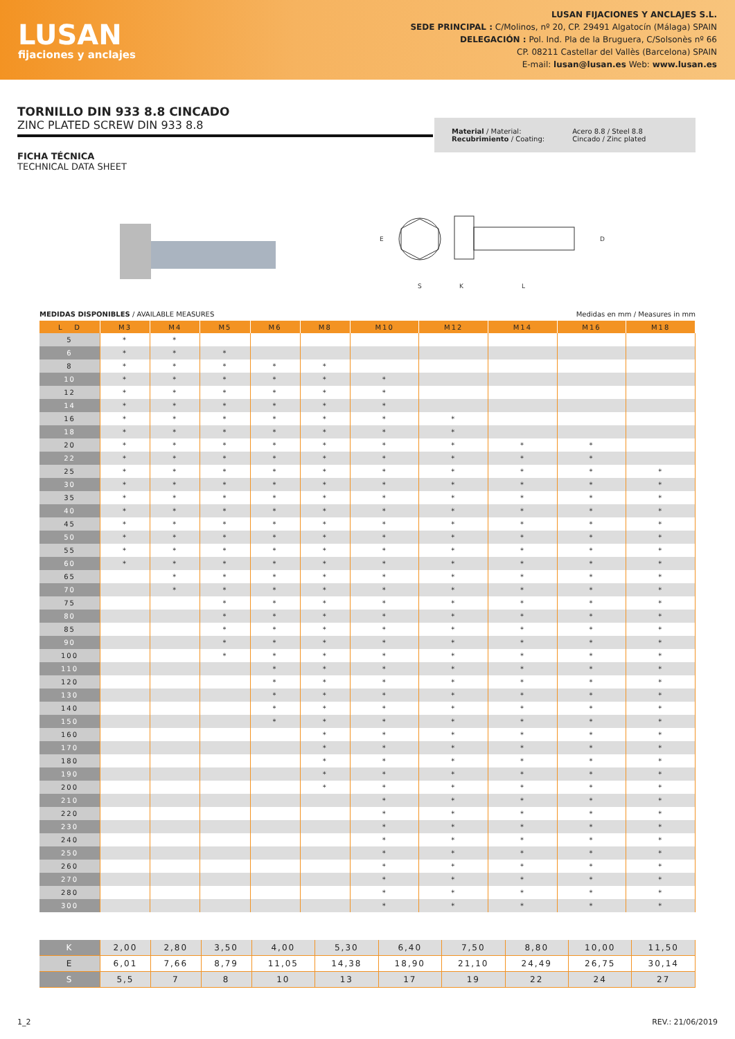LUSAN
fijaciones y anclajes
LUSAN FIJACIONES Y ANCLAJES S.L.
SEDE PRINCIPAL : C/Molinos, nº 20, CP. 29491 Algatocín (Málaga) SPAIN
DELEGACIÓN : Pol. Ind. Pla de la Bruguera, C/Solsonès nº 66
CP. 08211 Castellar del Vallès (Barcelona) SPAIN
E-mail: lusan@lusan.es Web: www.lusan.es
TORNILLO DIN 933 8.8 CINCADO
ZINC PLATED SCREW DIN 933 8.8
Material / Material:
Recubrimiento / Coating:
Acero 8.8 / Steel 8.8
Cincado / Zinc plated
FICHA TÉCNICA
TECHNICAL DATA SHEET
E
S
K
L
D
MEDIDAS DISPONIBLES / AVAILABLE MEASURES
Medidas en mm / Measures in mm
| L D | M3 | M4 | M5 | M6 | M8 | M10 | M12 | M14 | M16 | M18 |
| --- | --- | --- | --- | --- | --- | --- | --- | --- | --- | --- |
| 5 | * | * | | | | | | | | |
| 6 | * | * | * | | | | | | | |
| 8 | * | * | * | * | * | | | | | |
| 10 | * | * | * | * | * | * | | | | |
| 12 | * | * | * | * | * | * | | | | |
| 14 | * | * | * | * | * | * | | | | |
| 16 | * | * | * | * | * | * | * | | | |
| 18 | * | * | * | * | * | * | * | | | |
| 20 | * | * | * | * | * | * | * | * | * | |
| 22 | * | * | * | * | * | * | * | * | * | |
| 25 | * | * | * | * | * | * | * | * | * | * |
| 30 | * | * | * | * | * | * | * | * | * | * |
| 35 | * | * | * | * | * | * | * | * | * | * |
| 40 | * | * | * | * | * | * | * | * | * | * |
| 45 | * | * | * | * | * | * | * | * | * | * |
| 50 | * | * | * | * | * | * | * | * | * | * |
| 55 | * | * | * | * | * | * | * | * | * | * |
| 60 | * | * | * | * | * | * | * | * | * | * |
| 65 | | * | * | * | * | * | * | * | * | * |
| 70 | | * | * | * | * | * | * | * | * | * |
| 75 | | | * | * | * | * | * | * | * | * |
| 80 | | | * | * | * | * | * | * | * | * |
| 85 | | | * | * | * | * | * | * | * | * |
| 90 | | | * | * | * | * | * | * | * | * |
| 100 | | | * | * | * | * | * | * | * | * |
| 110 | | | | * | * | * | * | * | * | * |
| 120 | | | | * | * | * | * | * | * | * |
| 130 | | | | * | * | * | * | * | * | * |
| 140 | | | | * | * | * | * | * | * | * |
| 150 | | | | * | * | * | * | * | * | * |
| 160 | | | | | * | * | * | * | * | * |
| 170 | | | | | * | * | * | * | * | * |
| 180 | | | | | * | * | * | * | * | * |
| 190 | | | | | * | * | * | * | * | * |
| 200 | | | | | * | * | * | * | * | * |
| 210 | | | | | | * | * | * | * | * |
| 220 | | | | | | * | * | * | * | * |
| 230 | | | | | | * | * | * | * | * |
| 240 | | | | | | * | * | * | * | * |
| 250 | | | | | | * | * | * | * | * |
| 260 | | | | | | * | * | * | * | * |
| 270 | | | | | | * | * | * | * | * |
| 280 | | | | | | * | * | * | * | * |
| 300 | | | | | | * | * | * | * | * |
| K | 2,00 | 2,80 | 3,50 | 4,00 | 5,30 | 6,40 | 7,50 | 8,80 | 10,00 | 11,50 |
| E | 6,01 | 7,66 | 8,79 | 11,05 | 14,38 | 18,90 | 21,10 | 24,49 | 26,75 | 30,14 |
| S | 5,5 | 7 | 8 | 10 | 13 | 17 | 19 | 22 | 24 | 27 |
1_2 REV.: 21/06/2019